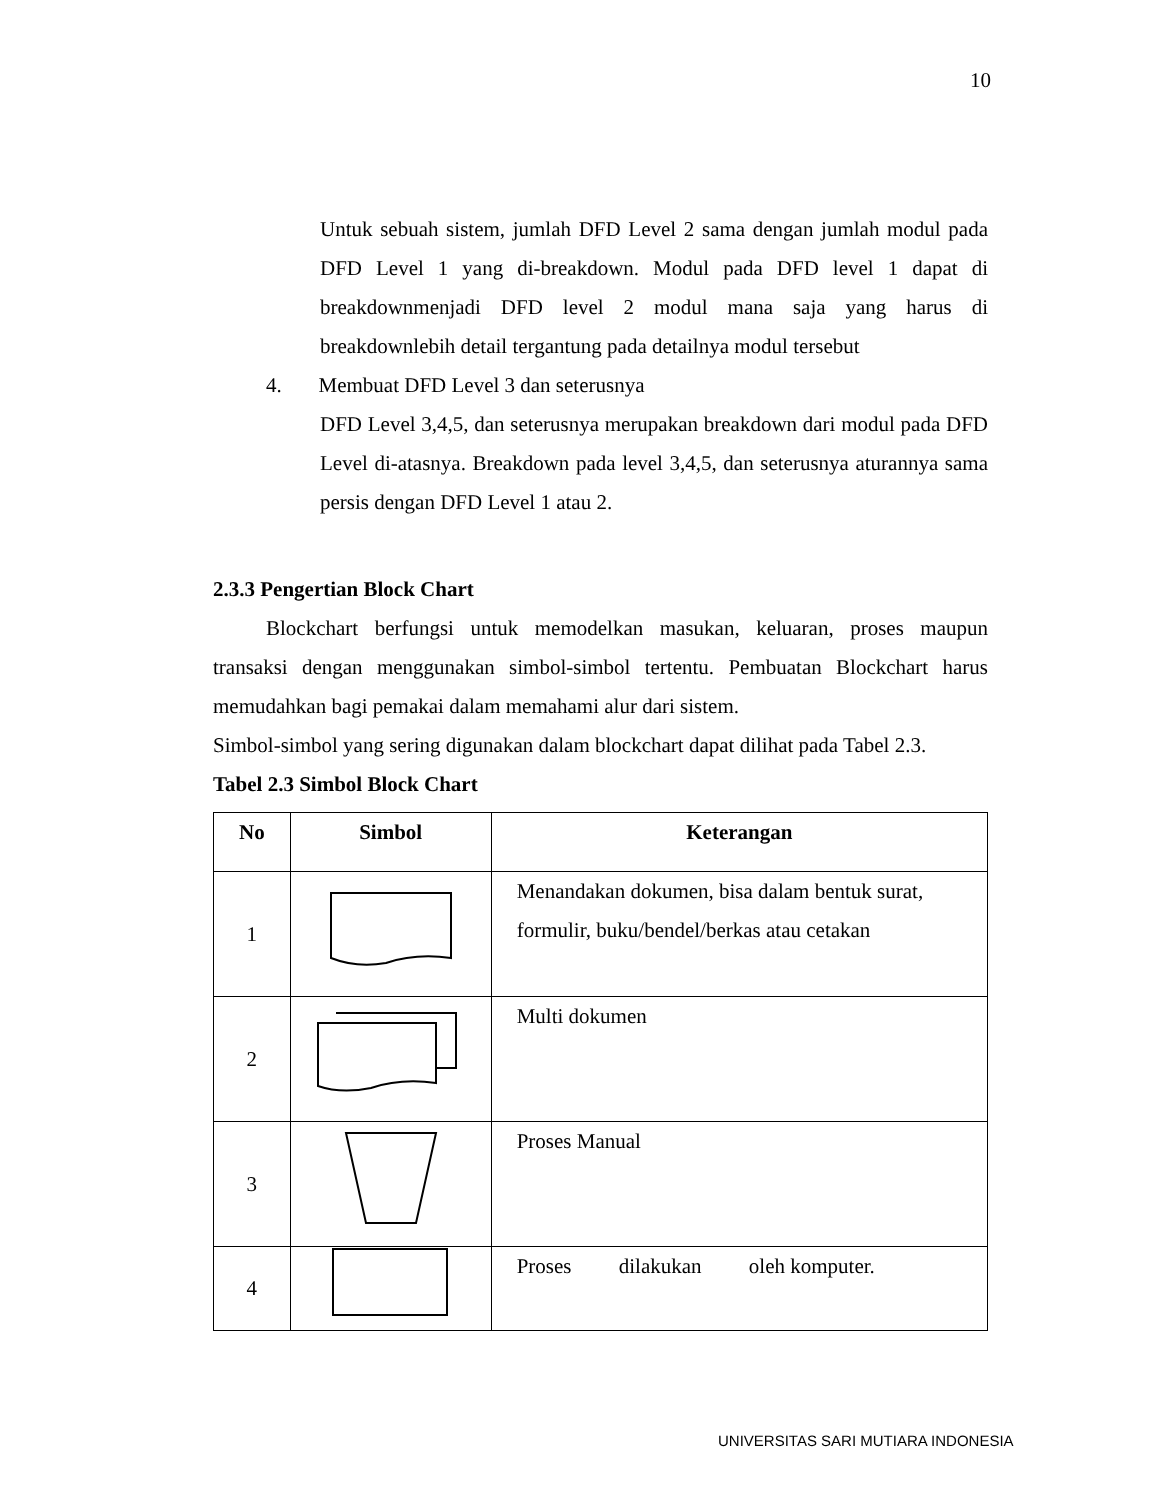10
Untuk sebuah sistem, jumlah DFD Level 2 sama dengan jumlah modul pada DFD Level 1 yang di-breakdown. Modul pada DFD level 1 dapat di breakdownmenjadi DFD level 2 modul mana saja yang harus di breakdownlebih detail tergantung pada detailnya modul tersebut
4. Membuat DFD Level 3 dan seterusnya
DFD Level 3,4,5, dan seterusnya merupakan breakdown dari modul pada DFD Level di-atasnya. Breakdown pada level 3,4,5, dan seterusnya aturannya sama persis dengan DFD Level 1 atau 2.
2.3.3 Pengertian Block Chart
Blockchart berfungsi untuk memodelkan masukan, keluaran, proses maupun transaksi dengan menggunakan simbol-simbol tertentu. Pembuatan Blockchart harus memudahkan bagi pemakai dalam memahami alur dari sistem.
Simbol-simbol yang sering digunakan dalam blockchart dapat dilihat pada Tabel 2.3.
Tabel 2.3 Simbol Block Chart
| No | Simbol | Keterangan |
| --- | --- | --- |
| 1 | | Menandakan dokumen, bisa dalam bentuk surat, formulir, buku/bendel/berkas atau cetakan |
| 2 | | Multi dokumen |
| 3 | | Proses Manual |
| 4 | | Proses dilakukan oleh komputer. |
UNIVERSITAS SARI MUTIARA INDONESIA